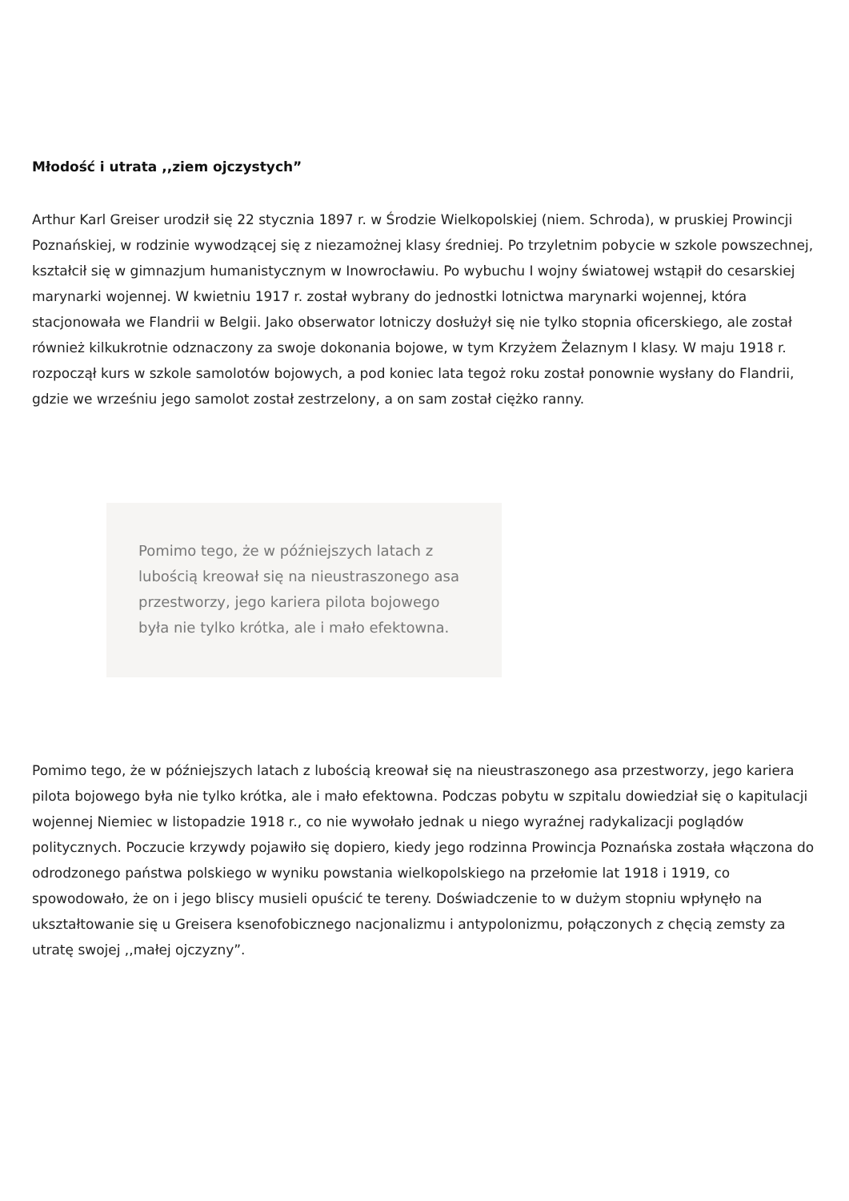Młodość i utrata ,,ziem ojczystych”
Arthur Karl Greiser urodził się 22 stycznia 1897 r. w Środzie Wielkopolskiej (niem. Schroda), w pruskiej Prowincji Poznańskiej, w rodzinie wywodzącej się z niezamożnej klasy średniej. Po trzyletnim pobycie w szkole powszechnej, kształcił się w gimnazjum humanistycznym w Inowrocławiu. Po wybuchu I wojny światowej wstąpił do cesarskiej marynarki wojennej. W kwietniu 1917 r. został wybrany do jednostki lotnictwa marynarki wojennej, która stacjonowała we Flandrii w Belgii. Jako obserwator lotniczy dosłużył się nie tylko stopnia oficerskiego, ale został również kilkukrotnie odznaczony za swoje dokonania bojowe, w tym Krzyżem Żelaznym I klasy. W maju 1918 r. rozpoczął kurs w szkole samolotów bojowych, a pod koniec lata tegoż roku został ponownie wysłany do Flandrii, gdzie we wrześniu jego samolot został zestrzelony, a on sam został ciężko ranny.
Pomimo tego, że w późniejszych latach z lubością kreował się na nieustraszonego asa przestworzy, jego kariera pilota bojowego była nie tylko krótka, ale i mało efektowna.
Pomimo tego, że w późniejszych latach z lubością kreował się na nieustraszonego asa przestworzy, jego kariera pilota bojowego była nie tylko krótka, ale i mało efektowna. Podczas pobytu w szpitalu dowiedział się o kapitulacji wojennej Niemiec w listopadzie 1918 r., co nie wywołało jednak u niego wyraźnej radykalizacji poglądów politycznych. Poczucie krzywdy pojawiło się dopiero, kiedy jego rodzinna Prowincja Poznańska została włączona do odrodzonego państwa polskiego w wyniku powstania wielkopolskiego na przełomie lat 1918 i 1919, co spowodowało, że on i jego bliscy musieli opuścić te tereny. Doświadczenie to w dużym stopniu wpłynęło na ukształtowanie się u Greisera ksenofobicznego nacjonalizmu i antypolonizmu, połączonych z chęcią zemsty za utratę swojej ,,małej ojczyzny”.